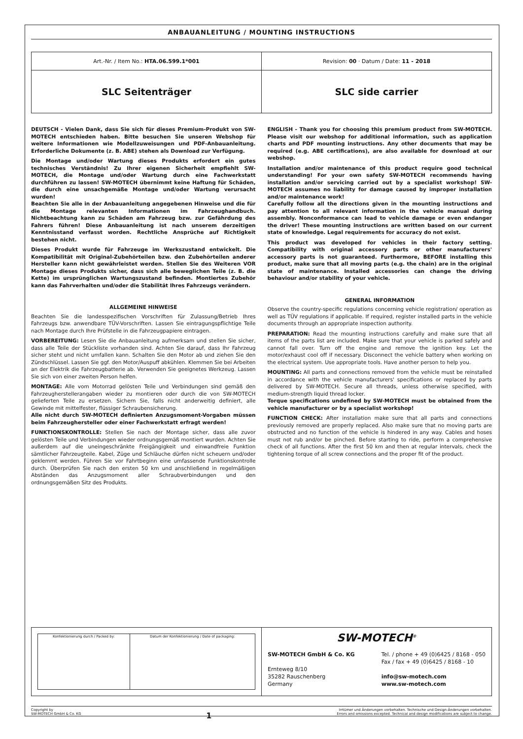ANBAUANLEITUNG / MOUNTING INSTRUCTIONS
| Art.-Nr. / Item No.: HTA.06.599.1*001 | Revision: 00 · Datum / Date: 11 - 2018 |
| SLC Seitenträger | SLC side carrier |
DEUTSCH - Vielen Dank, dass Sie sich für dieses Premium-Produkt von SW-MOTECH entschieden haben. Bitte besuchen Sie unseren Webshop für weitere Informationen wie Modellzuweisungen und PDF-Anbauanleitung. Erforderliche Dokumente (z. B. ABE) stehen als Download zur Verfügung.
Die Montage und/oder Wartung dieses Produkts erfordert ein gutes technisches Verständnis! Zu Ihrer eigenen Sicherheit empfiehlt SW-MOTECH, die Montage und/oder Wartung durch eine Fachwerkstatt durchführen zu lassen! SW-MOTECH übernimmt keine Haftung für Schäden, die durch eine unsachgemäße Montage und/oder Wartung verursacht wurden!
Beachten Sie alle in der Anbauanleitung angegebenen Hinweise und die für die Montage relevanten Informationen im Fahrzeughandbuch. Nichtbeachtung kann zu Schäden am Fahrzeug bzw. zur Gefährdung des Fahrers führen! Diese Anbauanleitung ist nach unserem derzeitigen Kenntnisstand verfasst worden. Rechtliche Ansprüche auf Richtigkeit bestehen nicht.
Dieses Produkt wurde für Fahrzeuge im Werkszustand entwickelt. Die Kompatibilität mit Original-Zubehörteilen bzw. den Zubehörteilen anderer Hersteller kann nicht gewährleistet werden. Stellen Sie des Weiteren VOR Montage dieses Produkts sicher, dass sich alle beweglichen Teile (z. B. die Kette) im ursprünglichen Wartungszustand befinden. Montiertes Zubehör kann das Fahrverhalten und/oder die Stabilität Ihres Fahrzeugs verändern.
ALLGEMEINE HINWEISE
Beachten Sie die landesspezifischen Vorschriften für Zulassung/Betrieb Ihres Fahrzeugs bzw. anwendbare TÜV-Vorschriften. Lassen Sie eintragungspflichtige Teile nach Montage durch Ihre Prüfstelle in die Fahrzeugpapiere eintragen.
VORBEREITUNG: Lesen Sie die Anbauanleitung aufmerksam und stellen Sie sicher, dass alle Teile der Stückliste vorhanden sind. Achten Sie darauf, dass Ihr Fahrzeug sicher steht und nicht umfallen kann. Schalten Sie den Motor ab und ziehen Sie den Zündschlüssel. Lassen Sie ggf. den Motor/Auspuff abkühlen. Klemmen Sie bei Arbeiten an der Elektrik die Fahrzeugbatterie ab. Verwenden Sie geeignetes Werkzeug. Lassen Sie sich von einer zweiten Person helfen.
MONTAGE: Alle vom Motorrad gelösten Teile und Verbindungen sind gemäß den Fahrzeugherstellerangaben wieder zu montieren oder durch die von SW-MOTECH gelieferten Teile zu ersetzen. Sichern Sie, falls nicht anderweitig definiert, alle Gewinde mit mittelfester, flüssiger Schraubensicherung.
Alle nicht durch SW-MOTECH definierten Anzugsmoment-Vorgaben müssen beim Fahrzeughersteller oder einer Fachwerkstatt erfragt werden!
FUNKTIONSKONTROLLE: Stellen Sie nach der Montage sicher, dass alle zuvor gelösten Teile und Verbindungen wieder ordnungsgemäß montiert wurden. Achten Sie außerdem auf die uneingeschränkte Freigängigkeit und einwandfreie Funktion sämtlicher Fahrzeugteile. Kabel, Züge und Schläuche dürfen nicht scheuern und/oder geklemmt werden. Führen Sie vor Fahrtbeginn eine umfassende Funktionskontrolle durch. Überprüfen Sie nach den ersten 50 km und anschließend in regelmäßigen Abständen das Anzugsmoment aller Schraubverbindungen und den ordnungsgemäßen Sitz des Produkts.
ENGLISH - Thank you for choosing this premium product from SW-MOTECH. Please visit our webshop for additional information, such as application charts and PDF mounting instructions. Any other documents that may be required (e.g. ABE certifications), are also available for download at our webshop.
Installation and/or maintenance of this product require good technical understanding! For your own safety SW-MOTECH recommends having installation and/or servicing carried out by a specialist workshop! SW-MOTECH assumes no liability for damage caused by improper installation and/or maintenance work!
Carefully follow all the directions given in the mounting instructions and pay attention to all relevant information in the vehicle manual during assembly. Nonconformance can lead to vehicle damage or even endanger the driver! These mounting instructions are written based on our current state of knowledge. Legal requirements for accuracy do not exist.
This product was developed for vehicles in their factory setting. Compatibility with original accessory parts or other manufacturers' accessory parts is not guaranteed. Furthermore, BEFORE installing this product, make sure that all moving parts (e.g. the chain) are in the original state of maintenance. Installed accessories can change the driving behaviour and/or stability of your vehicle.
GENERAL INFORMATION
Observe the country-specific regulations concerning vehicle registration/ operation as well as TÜV regulations if applicable. If required, register installed parts in the vehicle documents through an appropriate inspection authority.
PREPARATION: Read the mounting instructions carefully and make sure that all items of the parts list are included. Make sure that your vehicle is parked safely and cannot fall over. Turn off the engine and remove the ignition key. Let the motor/exhaust cool off if necessary. Disconnect the vehicle battery when working on the electrical system. Use appropriate tools. Have another person to help you.
MOUNTING: All parts and connections removed from the vehicle must be reinstalled in accordance with the vehicle manufacturers' specifications or replaced by parts delivered by SW-MOTECH. Secure all threads, unless otherwise specified, with medium-strength liquid thread locker.
Torque specifications undefined by SW-MOTECH must be obtained from the vehicle manufacturer or by a specialist workshop!
FUNCTION CHECK: After installation make sure that all parts and connections previously removed are properly replaced. Also make sure that no moving parts are obstructed and no function of the vehicle is hindered in any way. Cables and hoses must not rub and/or be pinched. Before starting to ride, perform a comprehensive check of all functions. After the first 50 km and then at regular intervals, check the tightening torque of all screw connections and the proper fit of the product.
| / Konfektionierung durch / Packed by: / Datum der Konfektionierung / Date of packaging: / | SW-MOTECH<sup>®</sup> SW-MOTECH GmbH & Co. KG Ernteweg 8/10 35282 Rauschenberg Germany Tel. / phone + 49 (0)6425 / 8168 - 050 Fax / fax + 49 (0)6425 / 8168 - 10 info@sw-motech.com www.sw-motech.com |
Copyright by
SW-MOTECH GmbH & Co. KG
1
Irrtümer und Änderungen vorbehalten. Technische und Design-Änderungen vorbehalten.
Errors and omissions excepted. Technical and design modifications are subject to change.